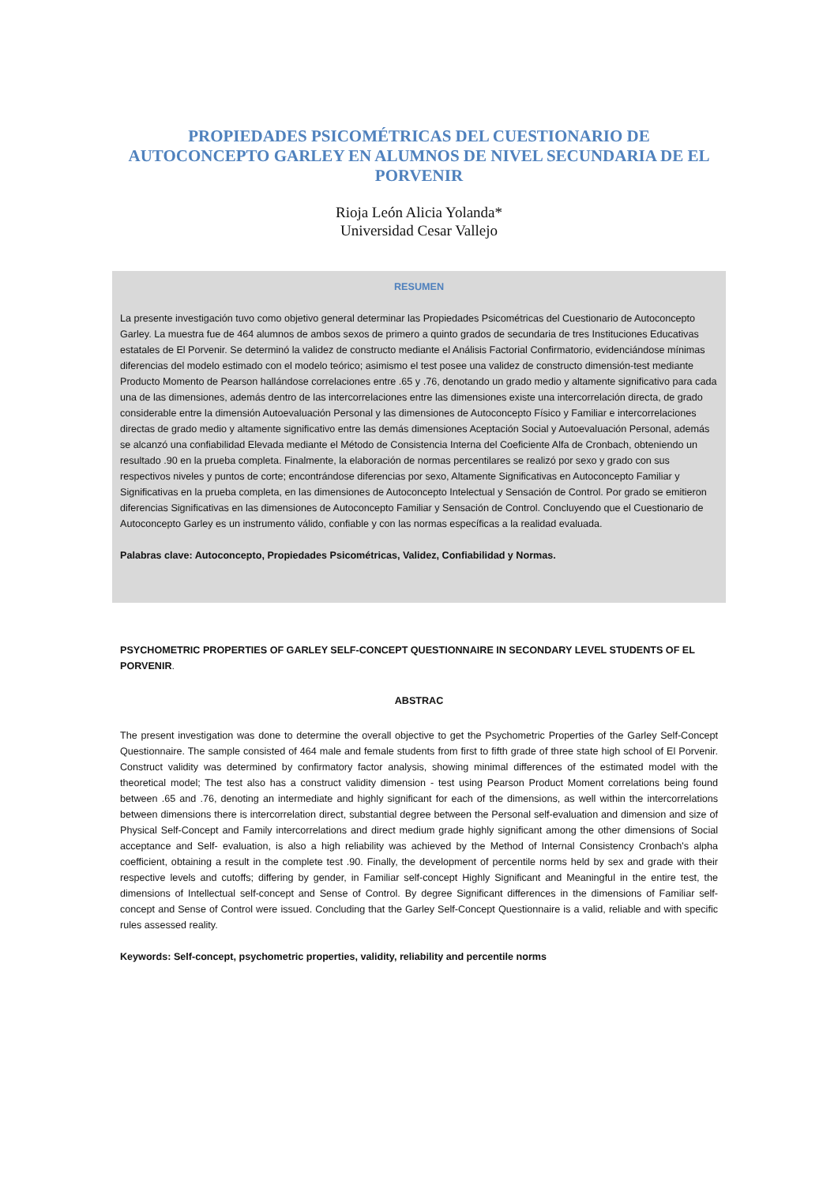PROPIEDADES PSICOMÉTRICAS DEL CUESTIONARIO DE
AUTOCONCEPTO GARLEY EN ALUMNOS DE NIVEL SECUNDARIA DE EL
PORVENIR
Rioja León Alicia Yolanda*
Universidad Cesar Vallejo
RESUMEN
La presente investigación tuvo como objetivo general determinar las Propiedades Psicométricas del Cuestionario de Autoconcepto Garley. La muestra fue de 464 alumnos de ambos sexos de primero a quinto grados de secundaria de tres Instituciones Educativas estatales de El Porvenir. Se determinó la validez de constructo mediante el Análisis Factorial Confirmatorio, evidenciándose mínimas diferencias del modelo estimado con el modelo teórico; asimismo el test posee una validez de constructo dimensión-test mediante Producto Momento de Pearson hallándose correlaciones entre .65 y .76, denotando un grado medio y altamente significativo para cada una de las dimensiones, además dentro de las intercorrelaciones entre las dimensiones existe una intercorrelación directa, de grado considerable entre la dimensión Autoevaluación Personal y las dimensiones de Autoconcepto Físico y Familiar e intercorrelaciones directas de grado medio y altamente significativo entre las demás dimensiones Aceptación Social y Autoevaluación Personal, además se alcanzó una confiabilidad Elevada mediante el Método de Consistencia Interna del Coeficiente Alfa de Cronbach, obteniendo un resultado .90 en la prueba completa. Finalmente, la elaboración de normas percentilares se realizó por sexo y grado con sus respectivos niveles y puntos de corte; encontrándose diferencias por sexo, Altamente Significativas en Autoconcepto Familiar y Significativas en la prueba completa, en las dimensiones de Autoconcepto Intelectual y Sensación de Control. Por grado se emitieron diferencias Significativas en las dimensiones de Autoconcepto Familiar y Sensación de Control. Concluyendo que el Cuestionario de Autoconcepto Garley es un instrumento válido, confiable y con las normas específicas a la realidad evaluada.
Palabras clave: Autoconcepto, Propiedades Psicométricas, Validez, Confiabilidad y Normas.
PSYCHOMETRIC PROPERTIES OF GARLEY SELF-CONCEPT QUESTIONNAIRE IN SECONDARY LEVEL STUDENTS OF EL PORVENIR.
ABSTRAC
The present investigation was done to determine the overall objective to get the Psychometric Properties of the Garley Self-Concept Questionnaire. The sample consisted of 464 male and female students from first to fifth grade of three state high school of El Porvenir. Construct validity was determined by confirmatory factor analysis, showing minimal differences of the estimated model with the theoretical model; The test also has a construct validity dimension - test using Pearson Product Moment correlations being found between .65 and .76, denoting an intermediate and highly significant for each of the dimensions, as well within the intercorrelations between dimensions there is intercorrelation direct, substantial degree between the Personal self-evaluation and dimension and size of Physical Self-Concept and Family intercorrelations and direct medium grade highly significant among the other dimensions of Social acceptance and Self- evaluation, is also a high reliability was achieved by the Method of Internal Consistency Cronbach's alpha coefficient, obtaining a result in the complete test .90. Finally, the development of percentile norms held by sex and grade with their respective levels and cutoffs; differing by gender, in Familiar self-concept Highly Significant and Meaningful in the entire test, the dimensions of Intellectual self-concept and Sense of Control. By degree Significant differences in the dimensions of Familiar self-concept and Sense of Control were issued. Concluding that the Garley Self-Concept Questionnaire is a valid, reliable and with specific rules assessed reality.
Keywords: Self-concept, psychometric properties, validity, reliability and percentile norms